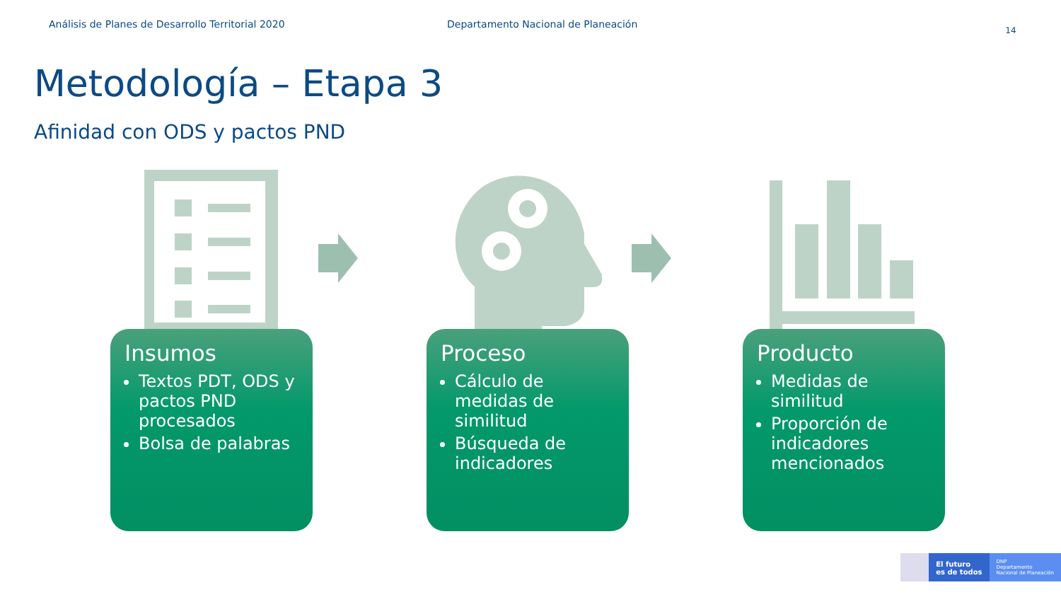Análisis de Planes de Desarrollo Territorial 2020 Departamento Nacional de Planeación
14
Metodología – Etapa 3
Afinidad con ODS y pactos PND
Insumos
Textos PDT, ODS y pactos PND procesados
Bolsa de palabras
Proceso
Cálculo de medidas de similitud
Búsqueda de indicadores
Producto
Medidas de similitud
Proporción de indicadores mencionados
El futuro
es de todos
DNP
Departamento
Nacional de Planeación